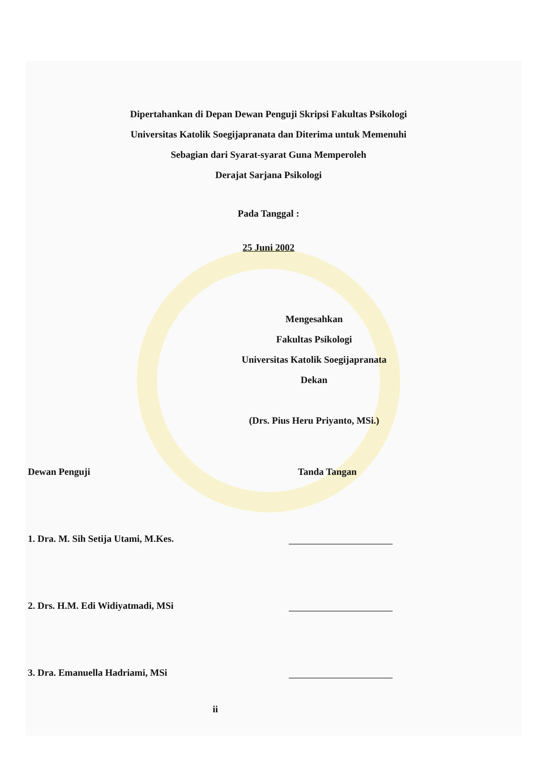Dipertahankan di Depan Dewan Penguji Skripsi Fakultas Psikologi
Universitas Katolik Soegijapranata dan Diterima untuk Memenuhi
Sebagian dari Syarat-syarat Guna Memperoleh
Derajat Sarjana Psikologi
Pada Tanggal :
25 Juni 2002
Mengesahkan
Fakultas Psikologi
Universitas Katolik Soegijapranata
Dekan
(Drs. Pius Heru Priyanto, MSi.)
Dewan Penguji Tanda Tangan
1. Dra. M. Sih Setija Utami, M.Kes.
2. Drs. H.M. Edi Widiyatmadi, MSi
3. Dra. Emanuella Hadriami, MSi
ii